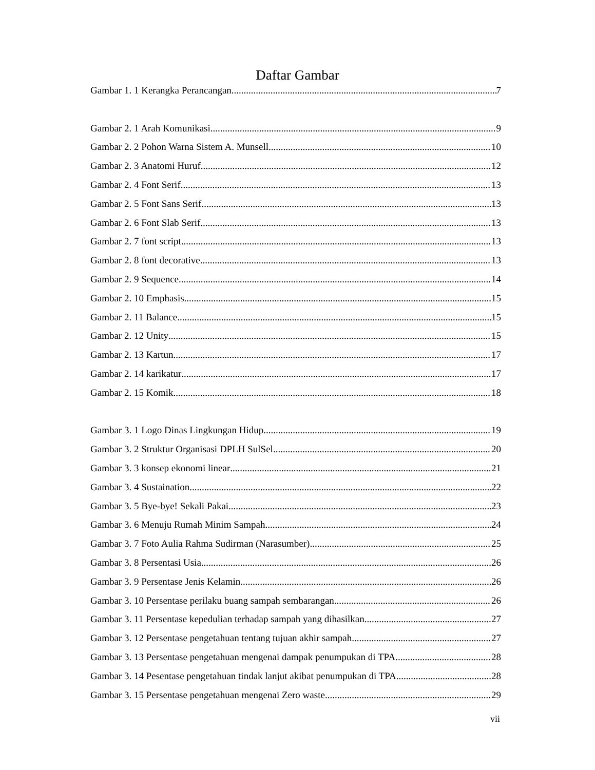Daftar Gambar
Gambar 1. 1 Kerangka Perancangan 7
Gambar 2. 1 Arah Komunikasi 9
Gambar 2. 2 Pohon Warna Sistem A. Munsell 10
Gambar 2. 3 Anatomi Huruf 12
Gambar 2. 4 Font Serif 13
Gambar 2. 5 Font Sans Serif 13
Gambar 2. 6 Font Slab Serif 13
Gambar 2. 7 font script 13
Gambar 2. 8 font decorative 13
Gambar 2. 9 Sequence 14
Gambar 2. 10 Emphasis 15
Gambar 2. 11 Balance 15
Gambar 2. 12 Unity 15
Gambar 2. 13 Kartun 17
Gambar 2. 14 karikatur 17
Gambar 2. 15 Komik 18
Gambar 3. 1 Logo Dinas Lingkungan Hidup 19
Gambar 3. 2 Struktur Organisasi DPLH SulSel 20
Gambar 3. 3 konsep ekonomi linear 21
Gambar 3. 4 Sustaination 22
Gambar 3. 5 Bye-bye! Sekali Pakai 23
Gambar 3. 6 Menuju Rumah Minim Sampah 24
Gambar 3. 7 Foto Aulia Rahma Sudirman (Narasumber) 25
Gambar 3. 8 Persentasi Usia 26
Gambar 3. 9 Persentase Jenis Kelamin 26
Gambar 3. 10 Persentase perilaku buang sampah sembarangan 26
Gambar 3. 11 Persentase kepedulian terhadap sampah yang dihasilkan 27
Gambar 3. 12 Persentase pengetahuan tentang tujuan akhir sampah 27
Gambar 3. 13 Persentase pengetahuan mengenai dampak penumpukan di TPA 28
Gambar 3. 14 Pesentase pengetahuan tindak lanjut akibat penumpukan di TPA 28
Gambar 3. 15 Persentase pengetahuan mengenai Zero waste 29
vii